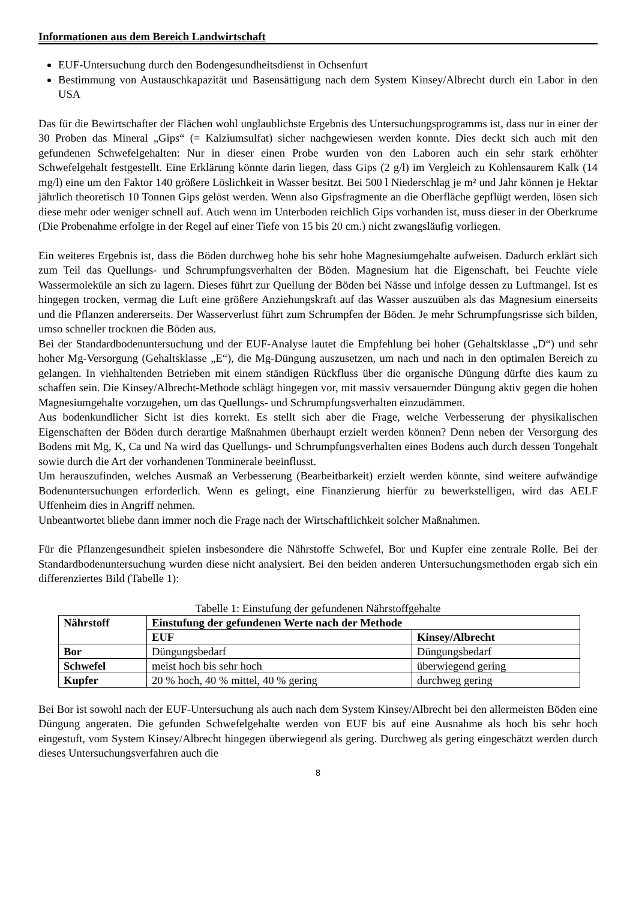Informationen aus dem Bereich Landwirtschaft
EUF-Untersuchung durch den Bodengesundheitsdienst in Ochsenfurt
Bestimmung von Austauschkapazität und Basensättigung nach dem System Kinsey/Albrecht durch ein Labor in den USA
Das für die Bewirtschafter der Flächen wohl unglaublichste Ergebnis des Untersuchungsprogramms ist, dass nur in einer der 30 Proben das Mineral „Gips“ (= Kalziumsulfat) sicher nachgewiesen werden konnte. Dies deckt sich auch mit den gefundenen Schwefelgehalten: Nur in dieser einen Probe wurden von den Laboren auch ein sehr stark erhöhter Schwefelgehalt festgestellt. Eine Erklärung könnte darin liegen, dass Gips (2 g/l) im Vergleich zu Kohlensaurem Kalk (14 mg/l) eine um den Faktor 140 größere Löslichkeit in Wasser besitzt. Bei 500 l Niederschlag je m² und Jahr können je Hektar jährlich theoretisch 10 Tonnen Gips gelöst werden. Wenn also Gipsfragmente an die Oberfläche gepflügt werden, lösen sich diese mehr oder weniger schnell auf. Auch wenn im Unterboden reichlich Gips vorhanden ist, muss dieser in der Oberkrume (Die Probenahme erfolgte in der Regel auf einer Tiefe von 15 bis 20 cm.) nicht zwangsläufig vorliegen.
Ein weiteres Ergebnis ist, dass die Böden durchweg hohe bis sehr hohe Magnesiumgehalte aufweisen. Dadurch erklärt sich zum Teil das Quellungs- und Schrumpfungsverhalten der Böden. Magnesium hat die Eigenschaft, bei Feuchte viele Wassermoleküle an sich zu lagern. Dieses führt zur Quellung der Böden bei Nässe und infolge dessen zu Luftmangel. Ist es hingegen trocken, vermag die Luft eine größere Anziehungskraft auf das Wasser auszuüben als das Magnesium einerseits und die Pflanzen andererseits. Der Wasserverlust führt zum Schrumpfen der Böden. Je mehr Schrumpfungsrisse sich bilden, umso schneller trocknen die Böden aus.
Bei der Standardbodenuntersuchung und der EUF-Analyse lautet die Empfehlung bei hoher (Gehaltsklasse „D“) und sehr hoher Mg-Versorgung (Gehaltsklasse „E“), die Mg-Düngung auszusetzen, um nach und nach in den optimalen Bereich zu gelangen. In viehhaltenden Betrieben mit einem ständigen Rückfluss über die organische Düngung dürfte dies kaum zu schaffen sein. Die Kinsey/Albrecht-Methode schlägt hingegen vor, mit massiv versauernder Düngung aktiv gegen die hohen Magnesiumgehalte vorzugehen, um das Quellungs- und Schrumpfungsverhalten einzudämmen.
Aus bodenkundlicher Sicht ist dies korrekt. Es stellt sich aber die Frage, welche Verbesserung der physikalischen Eigenschaften der Böden durch derartige Maßnahmen überhaupt erzielt werden können? Denn neben der Versorgung des Bodens mit Mg, K, Ca und Na wird das Quellungs- und Schrumpfungsverhalten eines Bodens auch durch dessen Tongehalt sowie durch die Art der vorhandenen Tonminerale beeinflusst.
Um herauszufinden, welches Ausmaß an Verbesserung (Bearbeitbarkeit) erzielt werden könnte, sind weitere aufwändige Bodenuntersuchungen erforderlich. Wenn es gelingt, eine Finanzierung hierfür zu bewerkstelligen, wird das AELF Uffenheim dies in Angriff nehmen.
Unbeantwortet bliebe dann immer noch die Frage nach der Wirtschaftlichkeit solcher Maßnahmen.
Für die Pflanzengesundheit spielen insbesondere die Nährstoffe Schwefel, Bor und Kupfer eine zentrale Rolle. Bei der Standardbodenuntersuchung wurden diese nicht analysiert. Bei den beiden anderen Untersuchungsmethoden ergab sich ein differenziertes Bild (Tabelle 1):
Tabelle 1: Einstufung der gefundenen Nährstoffgehalte
| Nährstoff | Einstufung der gefundenen Werte nach der Methode | |
| --- | --- | --- |
| | EUF | Kinsey/Albrecht |
| Bor | Düngungsbedarf | Düngungsbedarf |
| Schwefel | meist hoch bis sehr hoch | überwiegend gering |
| Kupfer | 20 % hoch, 40 % mittel, 40 % gering | durchweg gering |
Bei Bor ist sowohl nach der EUF-Untersuchung als auch nach dem System Kinsey/Albrecht bei den allermeisten Böden eine Düngung angeraten. Die gefunden Schwefelgehalte werden von EUF bis auf eine Ausnahme als hoch bis sehr hoch eingestuft, vom System Kinsey/Albrecht hingegen überwiegend als gering. Durchweg als gering eingeschätzt werden durch dieses Untersuchungsverfahren auch die
8